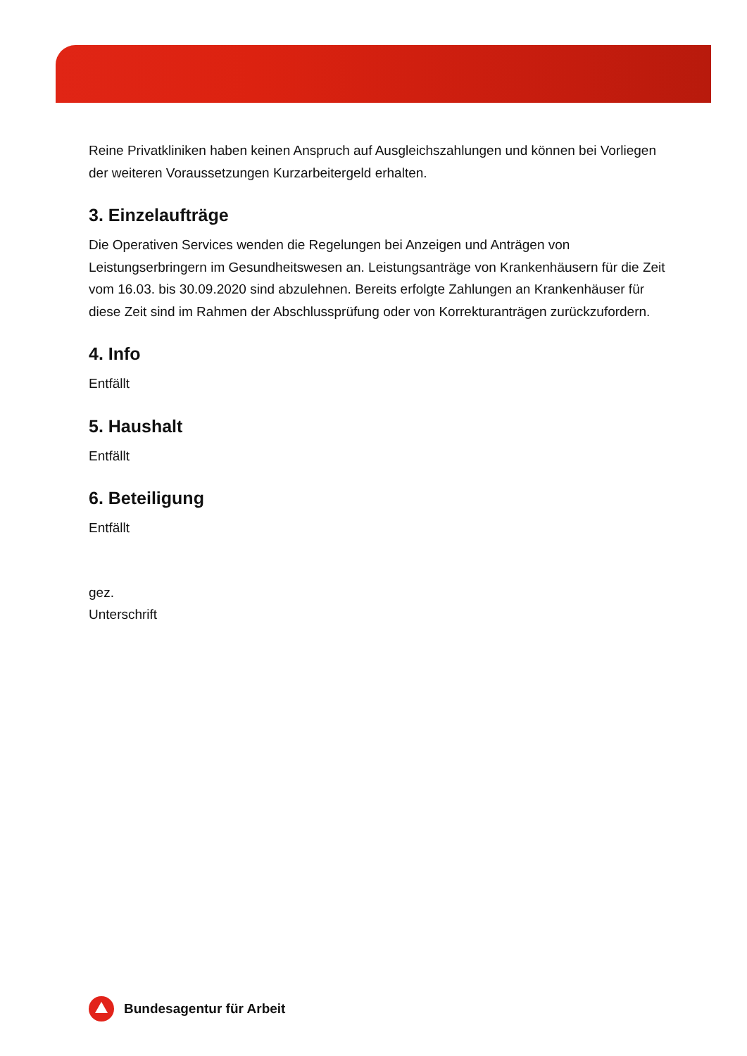Reine Privatkliniken haben keinen Anspruch auf Ausgleichszahlungen und können bei Vorliegen der weiteren Voraussetzungen Kurzarbeitergeld erhalten.
3. Einzelaufträge
Die Operativen Services wenden die Regelungen bei Anzeigen und Anträgen von Leistungserbringern im Gesundheitswesen an. Leistungsanträge von Krankenhäusern für die Zeit vom 16.03. bis 30.09.2020 sind abzulehnen. Bereits erfolgte Zahlungen an Krankenhäuser für diese Zeit sind im Rahmen der Abschlussprüfung oder von Korrekturanträgen zurückzufordern.
4. Info
Entfällt
5. Haushalt
Entfällt
6. Beteiligung
Entfällt
gez.
Unterschrift
Bundesagentur für Arbeit